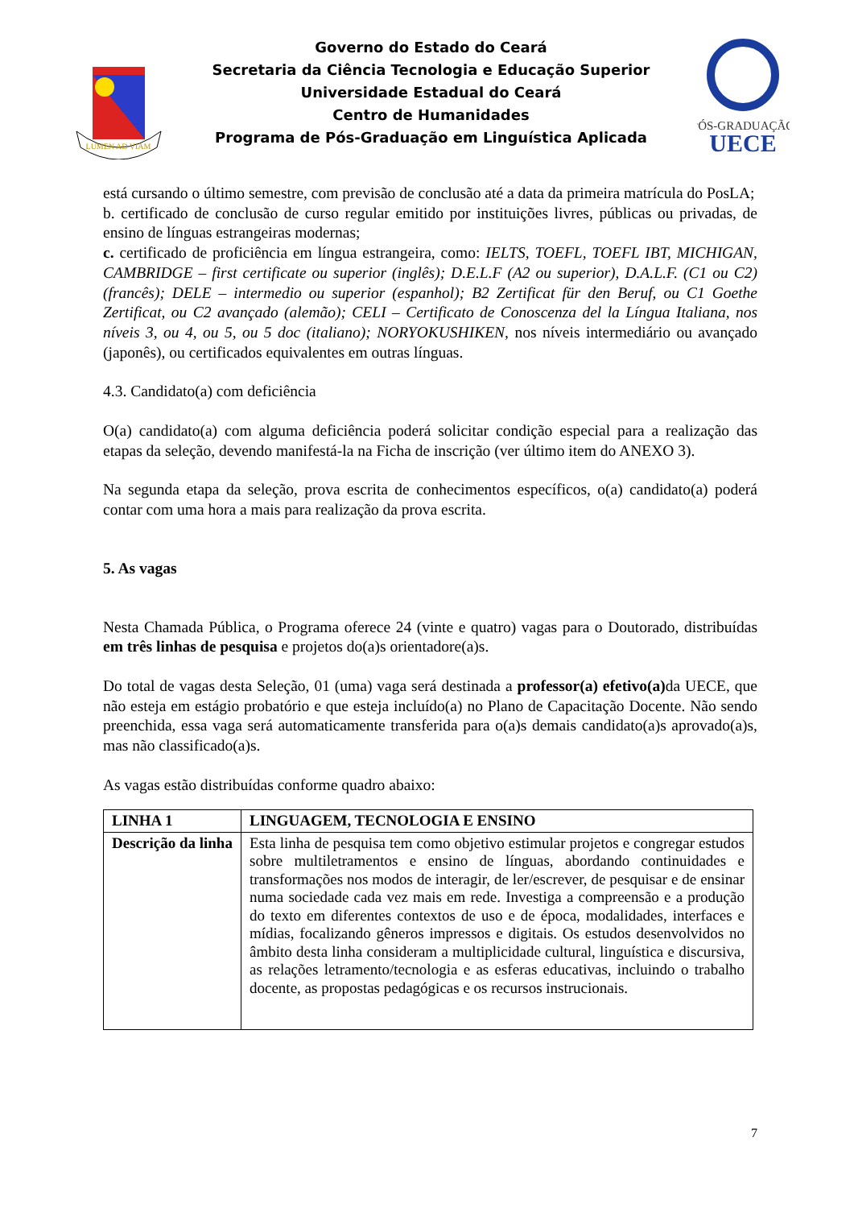LUMEN AD VIAM
Governo do Estado do Ceará
Secretaria da Ciência Tecnologia e Educação Superior
Universidade Estadual do Ceará
Centro de Humanidades
Programa de Pós-Graduação em Linguística Aplicada
PÓS-GRADUAÇÃO
UECE
está cursando o último semestre, com previsão de conclusão até a data da primeira matrícula do PosLA;
b. certificado de conclusão de curso regular emitido por instituições livres, públicas ou privadas, de ensino de línguas estrangeiras modernas;
c. certificado de proficiência em língua estrangeira, como: IELTS, TOEFL, TOEFL IBT, MICHIGAN, CAMBRIDGE – first certificate ou superior (inglês); D.E.L.F (A2 ou superior), D.A.L.F. (C1 ou C2) (francês); DELE – intermedio ou superior (espanhol); B2 Zertificat für den Beruf, ou C1 Goethe Zertificat, ou C2 avançado (alemão); CELI – Certificato de Conoscenza del la Língua Italiana, nos níveis 3, ou 4, ou 5, ou 5 doc (italiano); NORYOKUSHIKEN, nos níveis intermediário ou avançado (japonês), ou certificados equivalentes em outras línguas.
4.3. Candidato(a) com deficiência
O(a) candidato(a) com alguma deficiência poderá solicitar condição especial para a realização das etapas da seleção, devendo manifestá-la na Ficha de inscrição (ver último item do ANEXO 3).
Na segunda etapa da seleção, prova escrita de conhecimentos específicos, o(a) candidato(a) poderá contar com uma hora a mais para realização da prova escrita.
5. As vagas
Nesta Chamada Pública, o Programa oferece 24 (vinte e quatro) vagas para o Doutorado, distribuídas em três linhas de pesquisa e projetos do(a)s orientadore(a)s.
Do total de vagas desta Seleção, 01 (uma) vaga será destinada a professor(a) efetivo(a) da UECE, que não esteja em estágio probatório e que esteja incluído(a) no Plano de Capacitação Docente. Não sendo preenchida, essa vaga será automaticamente transferida para o(a)s demais candidato(a)s aprovado(a)s, mas não classificado(a)s.
As vagas estão distribuídas conforme quadro abaixo:
| LINHA 1 | LINGUAGEM, TECNOLOGIA E ENSINO |
| --- | --- |
| Descrição da linha | Esta linha de pesquisa tem como objetivo estimular projetos e congregar estudos sobre multiletramentos e ensino de línguas, abordando continuidades e transformações nos modos de interagir, de ler/escrever, de pesquisar e de ensinar numa sociedade cada vez mais em rede. Investiga a compreensão e a produção do texto em diferentes contextos de uso e de época, modalidades, interfaces e mídias, focalizando gêneros impressos e digitais. Os estudos desenvolvidos no âmbito desta linha consideram a multiplicidade cultural, linguística e discursiva, as relações letramento/tecnologia e as esferas educativas, incluindo o trabalho docente, as propostas pedagógicas e os recursos instrucionais. |
7